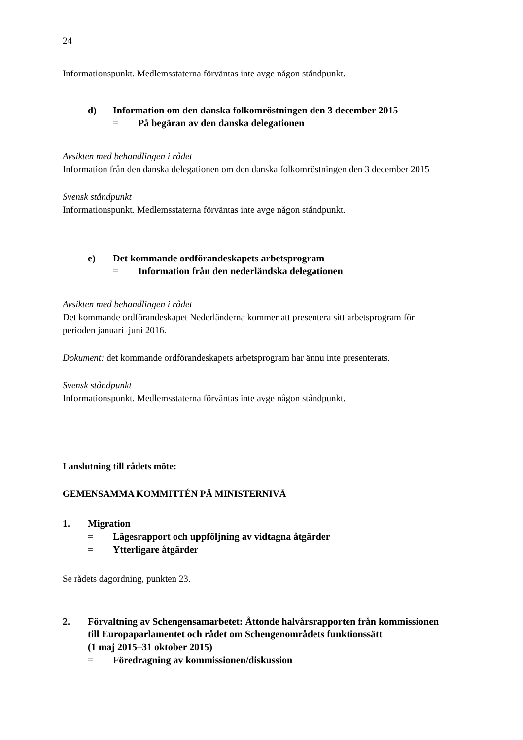24
Informationspunkt. Medlemsstaterna förväntas inte avge någon ståndpunkt.
d) Information om den danska folkomröstningen den 3 december 2015
= På begäran av den danska delegationen
Avsikten med behandlingen i rådet
Information från den danska delegationen om den danska folkomröstningen den 3 december 2015
Svensk ståndpunkt
Informationspunkt. Medlemsstaterna förväntas inte avge någon ståndpunkt.
e) Det kommande ordförandeskapets arbetsprogram
= Information från den nederländska delegationen
Avsikten med behandlingen i rådet
Det kommande ordförandeskapet Nederländerna kommer att presentera sitt arbetsprogram för perioden januari–juni 2016.
Dokument: det kommande ordförandeskapets arbetsprogram har ännu inte presenterats.
Svensk ståndpunkt
Informationspunkt. Medlemsstaterna förväntas inte avge någon ståndpunkt.
I anslutning till rådets möte:
GEMENSAMMA KOMMITTÉN PÅ MINISTERNIVÅ
1. Migration
= Lägesrapport och uppföljning av vidtagna åtgärder
= Ytterligare åtgärder
Se rådets dagordning, punkten 23.
2. Förvaltning av Schengensamarbetet: Åttonde halvårsrapporten från kommissionen till Europaparlamentet och rådet om Schengenområdets funktionssätt
(1 maj 2015–31 oktober 2015)
= Föredragning av kommissionen/diskussion